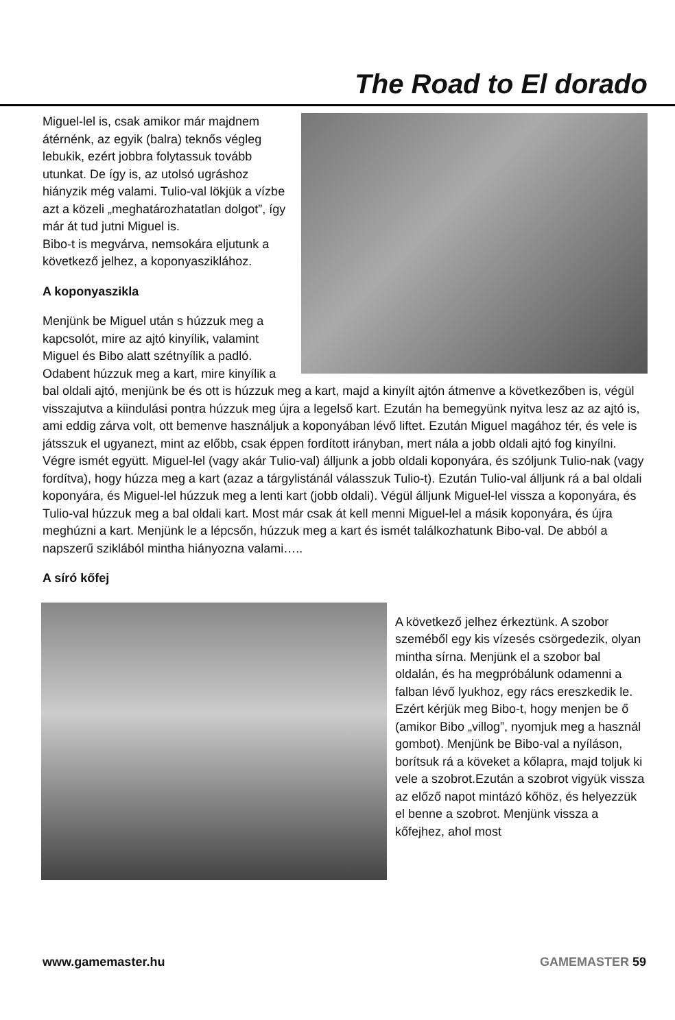The Road to El dorado
Miguel-lel is, csak amikor már majdnem átérnénk, az egyik (balra) teknős végleg lebukik, ezért jobbra folytassuk tovább utunkat. De így is, az utolsó ugráshoz hiányzik még valami. Tulio-val lökjük a vízbe azt a közeli „meghatározhatatlan dolgot”, így már át tud jutni Miguel is.
Bibo-t is megvárva, nemsokára eljutunk a következő jelhez, a koponyasziklához.
A koponyaszikla
Menjünk be Miguel után s húzzuk meg a kapcsolót, mire az ajtó kinyílik, valamint Miguel és Bibo alatt szétnyílik a padló.
Odabent húzzuk meg a kart, mire kinyílik a bal oldali ajtó, menjünk be és ott is húzzuk meg a kart, majd a kinyílt ajtón átmenve a következőben is, végül visszajutva a kiindulási pontra húzzuk meg újra a legelső kart. Ezután ha bemegyünk nyitva lesz az az ajtó is, ami eddig zárva volt, ott bemenve használjuk a koponyában lévő liftet. Ezután Miguel magához tér, és vele is játsszuk el ugyanezt, mint az előbb, csak éppen fordított irányban, mert nála a jobb oldali ajtó fog kinyílni. Végre ismét együtt. Miguel-lel (vagy akár Tulio-val) álljunk a jobb oldali koponyára, és szóljunk Tulio-nak (vagy fordítva), hogy húzza meg a kart (azaz a tárgylistánál válasszuk Tulio-t). Ezután Tulio-val álljunk rá a bal oldali koponyára, és Miguel-lel húzzuk meg a lenti kart (jobb oldali). Végül álljunk Miguel-lel vissza a koponyára, és Tulio-val húzzuk meg a bal oldali kart. Most már csak át kell menni Miguel-lel a másik koponyára, és újra meghúzni a kart. Menjünk le a lépcsőn, húzzuk meg a kart és ismét találkozhatunk Bibo-val. De abból a napszerű sziklából mintha hiányozna valami…..
A síró kőfej
A következő jelhez érkeztünk. A szobor szeméből egy kis vízesés csörgedezik, olyan mintha sírna. Menjünk el a szobor bal oldalán, és ha megpróbálunk odamenni a falban lévő lyukhoz, egy rács ereszkedik le. Ezért kérjük meg Bibo-t, hogy menjen be ő (amikor Bibo „villog”, nyomjuk meg a használ gombot). Menjünk be Bibo-val a nyíláson, borítsuk rá a köveket a kőlapra, majd toljuk ki vele a szobrot.Ezután a szobrot vigyük vissza az előző napot mintázó kőhöz, és helyezzük el benne a szobrot. Menjünk vissza a kőfejhez, ahol most
www.gamemaster.hu GAMEMASTER 59